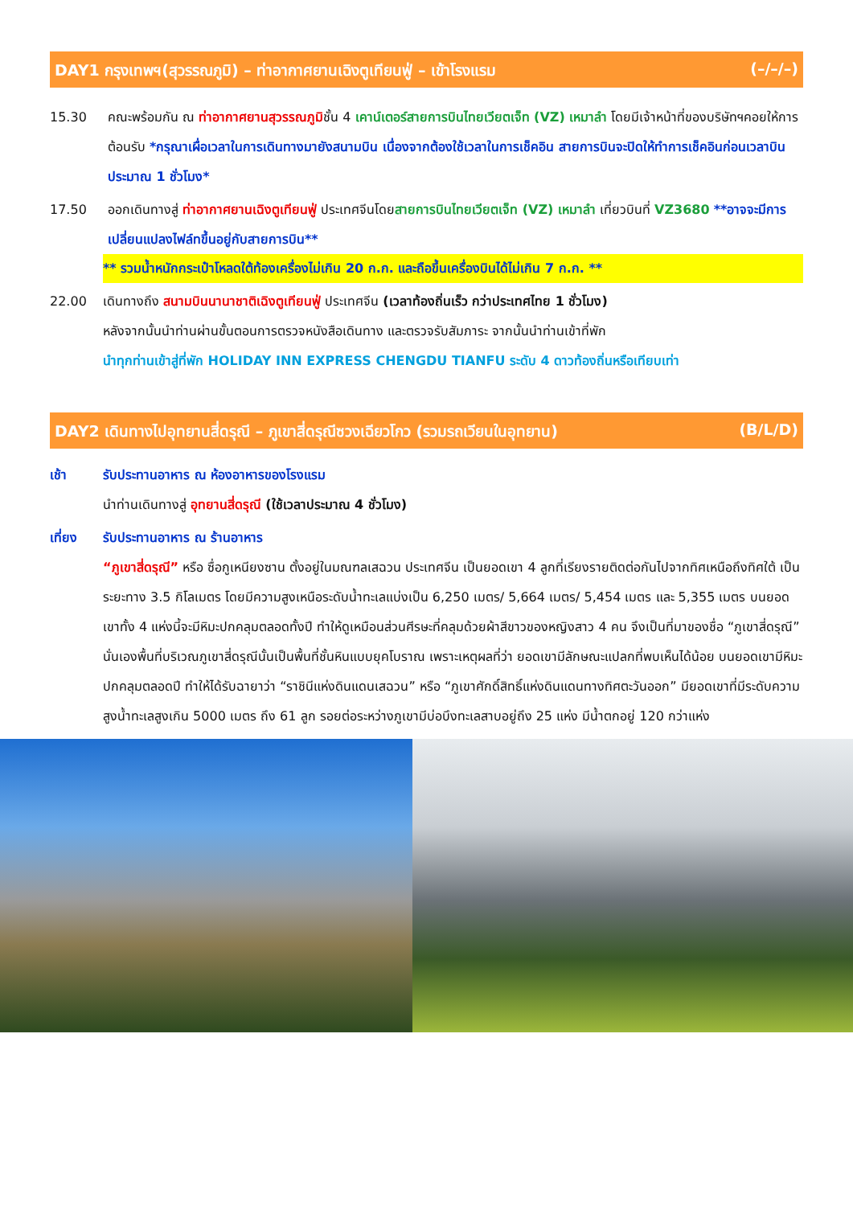DAY1 กรุงเทพฯ(สุวรรณภูมิ) – ท่าอากาศยานเฉิงตูเทียนฟู่ – เข้าโรงแรม (–/–/–)
15.30 คณะพร้อมกัน ณ ท่าอากาศยานสุวรรณภูมิชั้น 4 เคาน์เตอร์สายการบินไทยเวียตเจ็ท (VZ) เหมาลำ โดยมีเจ้าหน้าที่ของบริษัทฯคอยให้การต้อนรับ *กรุณาเผื่อเวลาในการเดินทางมายังสนามบิน เนื่องจากต้องใช้เวลาในการเช็คอิน สายการบินจะปิดให้ทำการเช็คอินก่อนเวลาบินประมาณ 1 ชั่วโมง*
17.50 ออกเดินทางสู่ ท่าอากาศยานเฉิงตูเทียนฟู่ ประเทศจีนโดยสายการบินไทยเวียตเจ็ท (VZ) เหมาลำ เที่ยวบินที่ VZ3680 **อาจจะมีการเปลี่ยนแปลงไฟล์ทขึ้นอยู่กับสายการบิน**
** รวมน้ำหนักกระเป๋าโหลดใต้ท้องเครื่องไม่เกิน 20 ก.ก. และถือขึ้นเครื่องบินได้ไม่เกิน 7 ก.ก. **
22.00 เดินทางถึง สนามบินนานาชาติเฉิงตูเทียนฟู่ ประเทศจีน (เวลาท้องถิ่นเร็ว กว่าประเทศไทย 1 ชั่วโมง)
หลังจากนั้นนำท่านผ่านขั้นตอนการตรวจหนังสือเดินทาง และตรวจรับสัมภาระ จากนั้นนำท่านเข้าที่พัก
นำทุกท่านเข้าสู่ที่พัก HOLIDAY INN EXPRESS CHENGDU TIANFU ระดับ 4 ดาวท้องถิ่นหรือเทียบเท่า
DAY2 เดินทางไปอุทยานสี่ดรุณี – ภูเขาสี่ดรุณีซวงเฉียวโกว (รวมรถเวียนในอุทยาน) (B/L/D)
เช้า รับประทานอาหาร ณ ห้องอาหารของโรงแรม
นำท่านเดินทางสู่ อุทยานสี่ดรุณี (ใช้เวลาประมาณ 4 ชั่วโมง)
เที่ยง รับประทานอาหาร ณ ร้านอาหาร
“ภูเขาสี่ดรุณี” หรือ ซื่อกูเหนียงซาน ตั้งอยู่ในมณฑลเสฉวน ประเทศจีน เป็นยอดเขา 4 ลูกที่เรียงรายติดต่อกันไปจากทิศเหนือถึงทิศใต้ เป็นระยะทาง 3.5 กิโลเมตร โดยมีความสูงเหนือระดับน้ำทะเลแบ่งเป็น 6,250 เมตร/ 5,664 เมตร/ 5,454 เมตร และ 5,355 เมตร บนยอดเขาทั้ง 4 แห่งนี้จะมีหิมะปกคลุมตลอดทั้งปี ทำให้ดูเหมือนส่วนศีรษะที่คลุมด้วยผ้าสีขาวของหญิงสาว 4 คน จึงเป็นที่มาของชื่อ “ภูเขาสี่ดรุณี” นั่นเองพื้นที่บริเวณภูเขาสี่ดรุณีนั้นเป็นพื้นที่ชั้นหินแบบยุคโบราณ เพราะเหตุผลที่ว่า ยอดเขามีลักษณะแปลกที่พบเห็นได้น้อย บนยอดเขามีหิมะปกคลุมตลอดปี ทำให้ได้รับฉายาว่า “ราชินีแห่งดินแดนเสฉวน” หรือ “ภูเขาศักดิ์สิทธิ์แห่งดินแดนทางทิศตะวันออก” มียอดเขาที่มีระดับความสูงน้ำทะเลสูงเกิน 5000 เมตร ถึง 61 ลูก รอยต่อระหว่างภูเขามีบ่อบึงทะเลสาบอยู่ถึง 25 แห่ง มีน้ำตกอยู่ 120 กว่าแห่ง